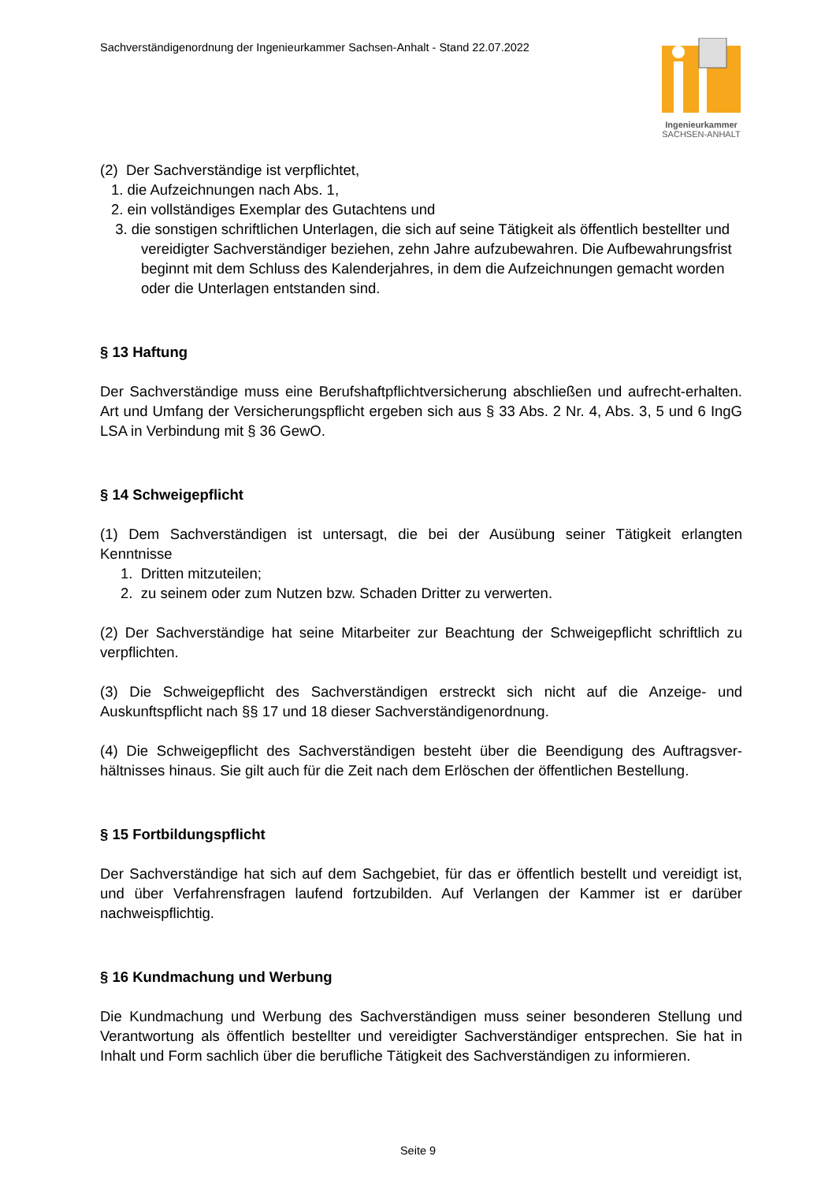Sachverständigenordnung der Ingenieurkammer Sachsen-Anhalt - Stand 22.07.2022
Ingenieurkammer
SACHSEN-ANHALT
(2) Der Sachverständige ist verpflichtet,
1. die Aufzeichnungen nach Abs. 1,
2. ein vollständiges Exemplar des Gutachtens und
3. die sonstigen schriftlichen Unterlagen, die sich auf seine Tätigkeit als öffentlich bestellter und vereidigter Sachverständiger beziehen, zehn Jahre aufzubewahren. Die Aufbewahrungsfrist beginnt mit dem Schluss des Kalenderjahres, in dem die Aufzeichnungen gemacht worden oder die Unterlagen entstanden sind.
§ 13 Haftung
Der Sachverständige muss eine Berufshaftpflichtversicherung abschließen und aufrecht-erhalten. Art und Umfang der Versicherungspflicht ergeben sich aus § 33 Abs. 2 Nr. 4, Abs. 3, 5 und 6 IngG LSA in Verbindung mit § 36 GewO.
§ 14 Schweigepflicht
(1) Dem Sachverständigen ist untersagt, die bei der Ausübung seiner Tätigkeit erlangten Kenntnisse
1. Dritten mitzuteilen;
2. zu seinem oder zum Nutzen bzw. Schaden Dritter zu verwerten.
(2) Der Sachverständige hat seine Mitarbeiter zur Beachtung der Schweigepflicht schriftlich zu verpflichten.
(3) Die Schweigepflicht des Sachverständigen erstreckt sich nicht auf die Anzeige- und Auskunftspflicht nach §§ 17 und 18 dieser Sachverständigenordnung.
(4) Die Schweigepflicht des Sachverständigen besteht über die Beendigung des Auftragsver-hältnisses hinaus. Sie gilt auch für die Zeit nach dem Erlöschen der öffentlichen Bestellung.
§ 15 Fortbildungspflicht
Der Sachverständige hat sich auf dem Sachgebiet, für das er öffentlich bestellt und vereidigt ist, und über Verfahrensfragen laufend fortzubilden. Auf Verlangen der Kammer ist er darüber nachweispflichtig.
§ 16 Kundmachung und Werbung
Die Kundmachung und Werbung des Sachverständigen muss seiner besonderen Stellung und Verantwortung als öffentlich bestellter und vereidigter Sachverständiger entsprechen. Sie hat in Inhalt und Form sachlich über die berufliche Tätigkeit des Sachverständigen zu informieren.
Seite 9